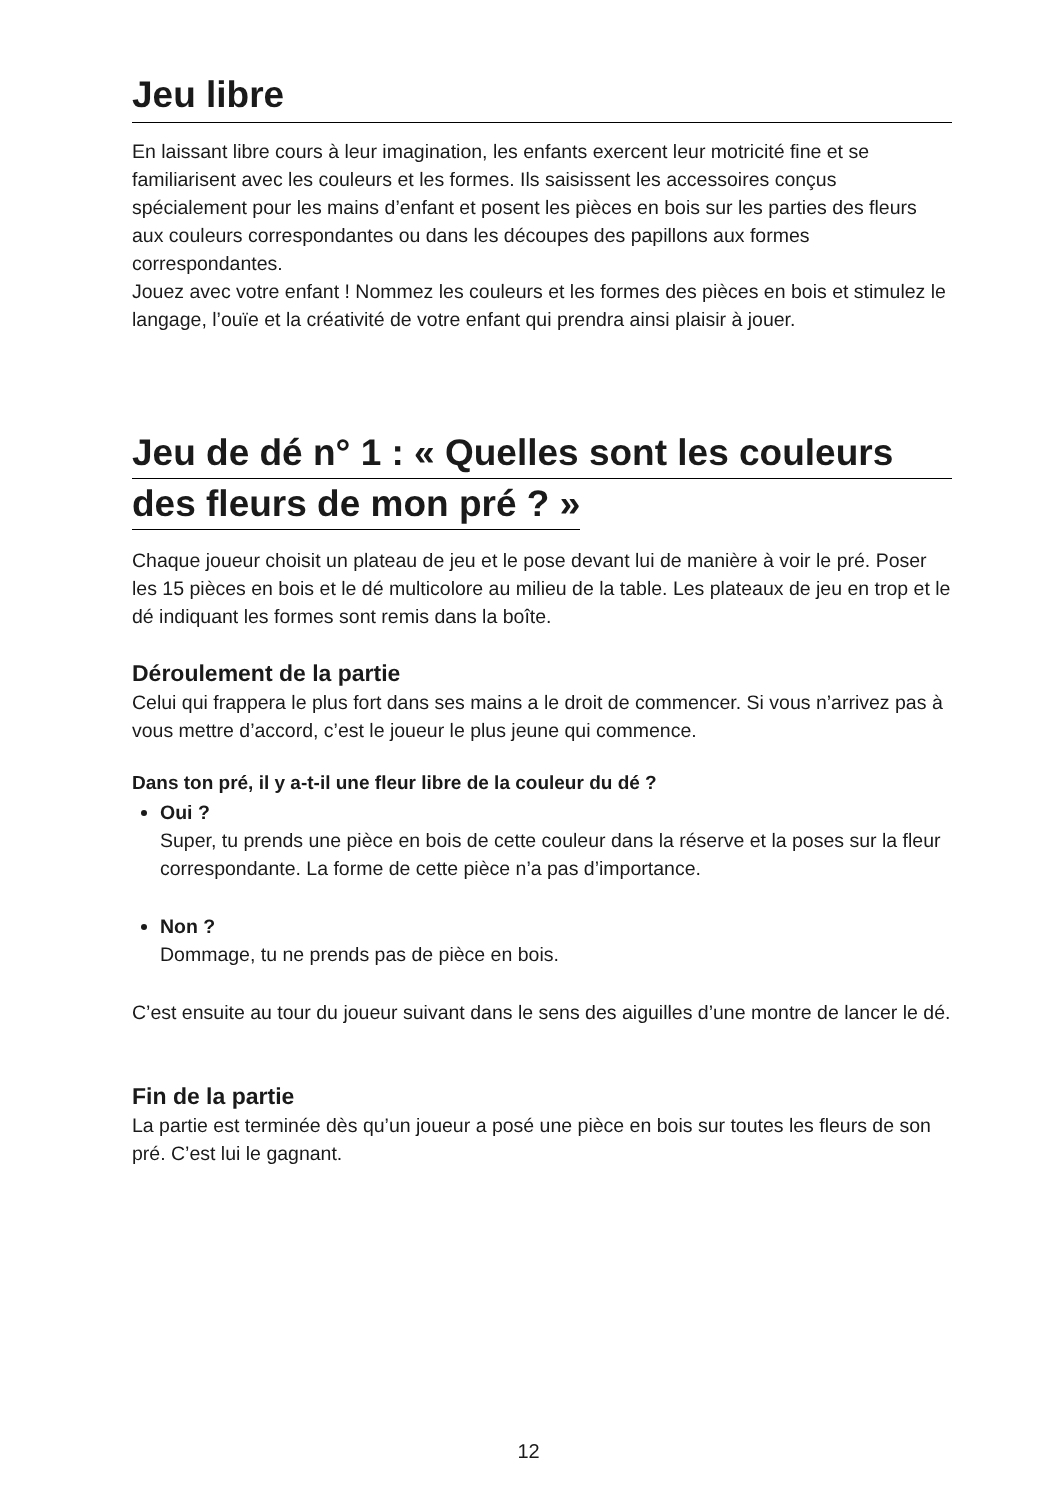Jeu libre
En laissant libre cours à leur imagination, les enfants exercent leur motricité fine et se familiarisent avec les couleurs et les formes. Ils saisissent les accessoires conçus spécialement pour les mains d’enfant et posent les pièces en bois sur les parties des fleurs aux couleurs correspondantes ou dans les découpes des papillons aux formes correspondantes.
Jouez avec votre enfant ! Nommez les couleurs et les formes des pièces en bois et stimulez le langage, l’ouïe et la créativité de votre enfant qui prendra ainsi plaisir à jouer.
Jeu de dé n° 1 : « Quelles sont les couleurs
des fleurs de mon pré ? »
Chaque joueur choisit un plateau de jeu et le pose devant lui de manière à voir le pré. Poser les 15 pièces en bois et le dé multicolore au milieu de la table. Les plateaux de jeu en trop et le dé indiquant les formes sont remis dans la boîte.
Déroulement de la partie
Celui qui frappera le plus fort dans ses mains a le droit de commencer. Si vous n’arrivez pas à vous mettre d’accord, c’est le joueur le plus jeune qui commence.
Dans ton pré, il y a-t-il une fleur libre de la couleur du dé ?
Oui ?
Super, tu prends une pièce en bois de cette couleur dans la réserve et la poses sur la fleur correspondante. La forme de cette pièce n’a pas d’importance.
Non ?
Dommage, tu ne prends pas de pièce en bois.
C’est ensuite au tour du joueur suivant dans le sens des aiguilles d’une montre de lancer le dé.
Fin de la partie
La partie est terminée dès qu’un joueur a posé une pièce en bois sur toutes les fleurs de son pré. C’est lui le gagnant.
12